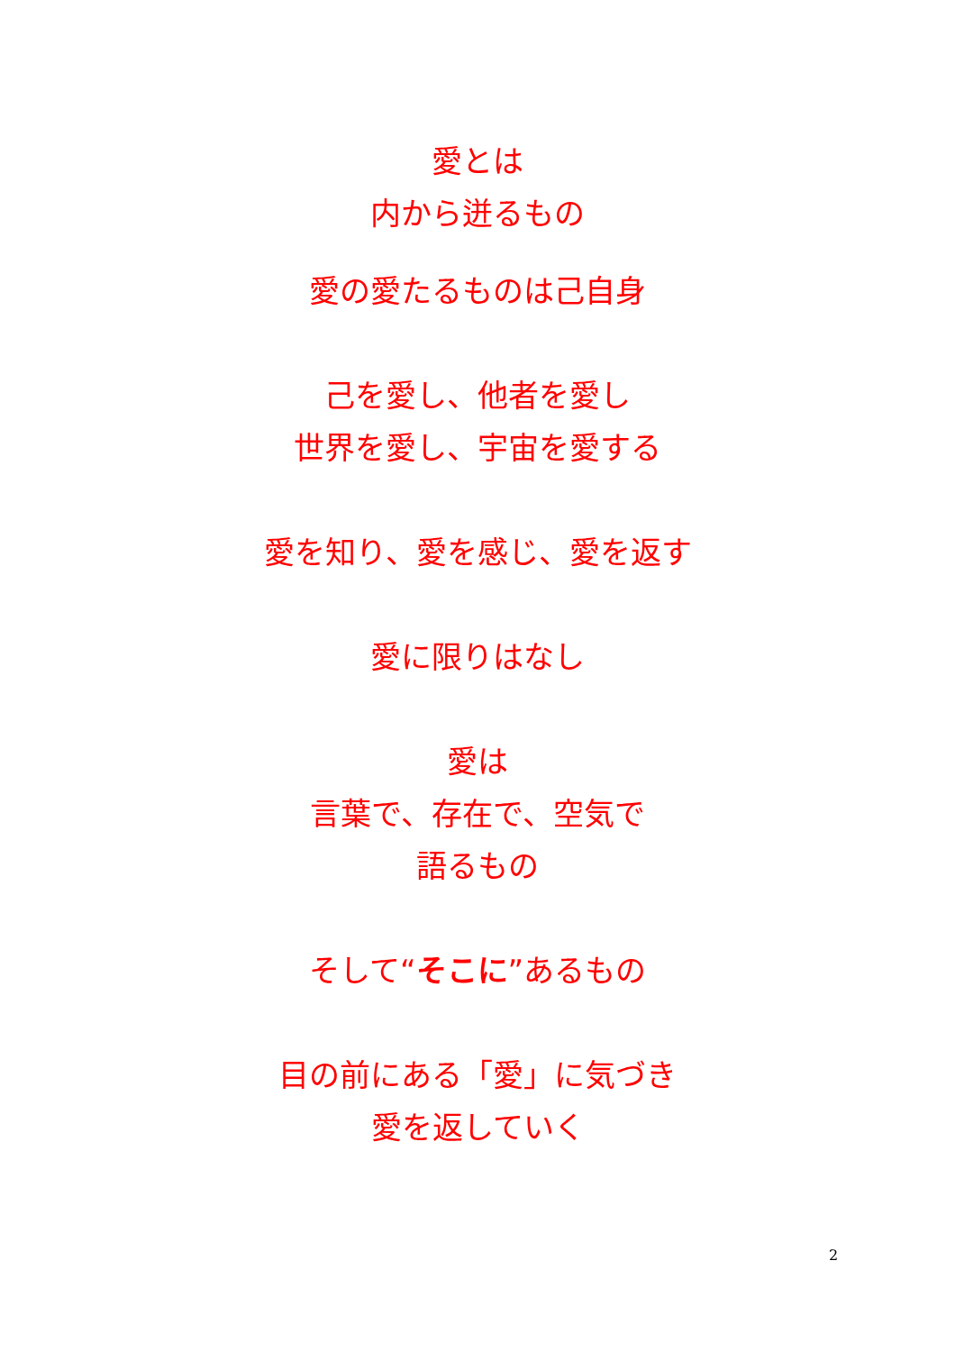愛とは
内から迸るもの
愛の愛たるものは己自身
己を愛し、他者を愛し
世界を愛し、宇宙を愛する
愛を知り、愛を感じ、愛を返す
愛に限りはなし
愛は
言葉で、存在で、空気で
語るもの
そして“そこに”あるもの
目の前にある「愛」に気づき
愛を返していく
2